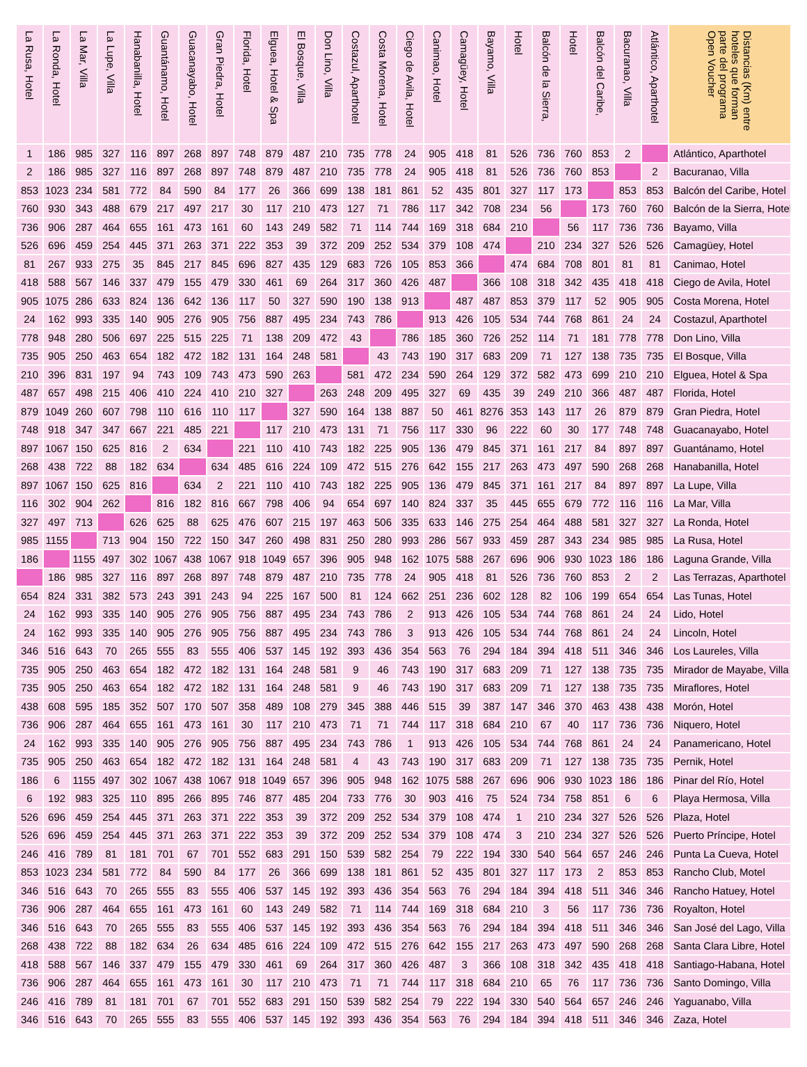| La Rusa, Hotel | La Ronda, Hotel | La Mar, Villa | La Lupe, Villa | Hanabanilla, Hotel | Guantánamo, Hotel | Guacanayabo, Hotel | Gran Piedra, Hotel | Florida, Hotel | Elguea, Hotel & Spa | El Bosque, Villa | Don Lino, Villa | Costazul, Aparthotel | Costa Morena, Hotel | Ciego de Avila, Hotel | Canimao, Hotel | Camagüey, Hotel | Bayamo, Villa | Hotel | Balcón de la Sierra, | Hotel | Balcón del Caribe, | Bacuranao, Villa | Atlántico, Aparthotel | Distancias (Km) entre hoteles que forman parte del programa Open Voucher |
| --- | --- | --- | --- | --- | --- | --- | --- | --- | --- | --- | --- | --- | --- | --- | --- | --- | --- | --- | --- | --- | --- | --- | --- | --- |
| 1 | 186 | 985 | 327 | 116 | 897 | 268 | 897 | 748 | 879 | 487 | 210 | 735 | 778 | 24 | 905 | 418 | 81 | 526 | 736 | 760 | 853 | 2 | | Atlántico, Aparthotel |
| 2 | 186 | 985 | 327 | 116 | 897 | 268 | 897 | 748 | 879 | 487 | 210 | 735 | 778 | 24 | 905 | 418 | 81 | 526 | 736 | 760 | 853 | | 2 | Bacuranao, Villa |
| 853 | 1023 | 234 | 581 | 772 | 84 | 590 | 84 | 177 | 26 | 366 | 699 | 138 | 181 | 861 | 52 | 435 | 801 | 327 | 117 | 173 | | 853 | 853 | Balcón del Caribe, Hotel |
| 760 | 930 | 343 | 488 | 679 | 217 | 497 | 217 | 30 | 117 | 210 | 473 | 127 | 71 | 786 | 117 | 342 | 708 | 234 | 56 | | 173 | 760 | 760 | Balcón de la Sierra, Hotel |
| 736 | 906 | 287 | 464 | 655 | 161 | 473 | 161 | 60 | 143 | 249 | 582 | 71 | 114 | 744 | 169 | 318 | 684 | 210 | | 56 | 117 | 736 | 736 | Bayamo, Villa |
| 526 | 696 | 459 | 254 | 445 | 371 | 263 | 371 | 222 | 353 | 39 | 372 | 209 | 252 | 534 | 379 | 108 | 474 | | 210 | 234 | 327 | 526 | 526 | Camagüey, Hotel |
| 81 | 267 | 933 | 275 | 35 | 845 | 217 | 845 | 696 | 827 | 435 | 129 | 683 | 726 | 105 | 853 | 366 | | 474 | 684 | 708 | 801 | 81 | 81 | Canimao, Hotel |
| 418 | 588 | 567 | 146 | 337 | 479 | 155 | 479 | 330 | 461 | 69 | 264 | 317 | 360 | 426 | 487 | | 366 | 108 | 318 | 342 | 435 | 418 | 418 | Ciego de Avila, Hotel |
| 905 | 1075 | 286 | 633 | 824 | 136 | 642 | 136 | 117 | 50 | 327 | 590 | 190 | 138 | 913 | | 487 | 487 | 853 | 379 | 117 | 52 | 905 | 905 | Costa Morena, Hotel |
| 24 | 162 | 993 | 335 | 140 | 905 | 276 | 905 | 756 | 887 | 495 | 234 | 743 | 786 | | 913 | 426 | 105 | 534 | 744 | 768 | 861 | 24 | 24 | Costazul, Aparthotel |
| 778 | 948 | 280 | 506 | 697 | 225 | 515 | 225 | 71 | 138 | 209 | 472 | 43 | | 786 | 185 | 360 | 726 | 252 | 114 | 71 | 181 | 778 | 778 | Don Lino, Villa |
| 735 | 905 | 250 | 463 | 654 | 182 | 472 | 182 | 131 | 164 | 248 | 581 | | 43 | 743 | 190 | 317 | 683 | 209 | 71 | 127 | 138 | 735 | 735 | El Bosque, Villa |
| 210 | 396 | 831 | 197 | 94 | 743 | 109 | 743 | 473 | 590 | 263 | | 581 | 472 | 234 | 590 | 264 | 129 | 372 | 582 | 473 | 699 | 210 | 210 | Elguea, Hotel & Spa |
| 487 | 657 | 498 | 215 | 406 | 410 | 224 | 410 | 210 | 327 | | 263 | 248 | 209 | 495 | 327 | 69 | 435 | 39 | 249 | 210 | 366 | 487 | 487 | Florida, Hotel |
| 879 | 1049 | 260 | 607 | 798 | 110 | 616 | 110 | 117 | | 327 | 590 | 164 | 138 | 887 | 50 | 461 | 8276 | 353 | 143 | 117 | 26 | 879 | 879 | Gran Piedra, Hotel |
| 748 | 918 | 347 | 347 | 667 | 221 | 485 | 221 | | 117 | 210 | 473 | 131 | 71 | 756 | 117 | 330 | 96 | 222 | 60 | 30 | 177 | 748 | 748 | Guacanayabo, Hotel |
| 897 | 1067 | 150 | 625 | 816 | 2 | 634 | | 221 | 110 | 410 | 743 | 182 | 225 | 905 | 136 | 479 | 845 | 371 | 161 | 217 | 84 | 897 | 897 | Guantánamo, Hotel |
| 268 | 438 | 722 | 88 | 182 | 634 | | 634 | 485 | 616 | 224 | 109 | 472 | 515 | 276 | 642 | 155 | 217 | 263 | 473 | 497 | 590 | 268 | 268 | Hanabanilla, Hotel |
| 897 | 1067 | 150 | 625 | 816 | | 634 | 2 | 221 | 110 | 410 | 743 | 182 | 225 | 905 | 136 | 479 | 845 | 371 | 161 | 217 | 84 | 897 | 897 | La Lupe, Villa |
| 116 | 302 | 904 | 262 | | 816 | 182 | 816 | 667 | 798 | 406 | 94 | 654 | 697 | 140 | 824 | 337 | 35 | 445 | 655 | 679 | 772 | 116 | 116 | La Mar, Villa |
| 327 | 497 | 713 | | 626 | 625 | 88 | 625 | 476 | 607 | 215 | 197 | 463 | 506 | 335 | 633 | 146 | 275 | 254 | 464 | 488 | 581 | 327 | 327 | La Ronda, Hotel |
| 985 | 1155 | | 713 | 904 | 150 | 722 | 150 | 347 | 260 | 498 | 831 | 250 | 280 | 993 | 286 | 567 | 933 | 459 | 287 | 343 | 234 | 985 | 985 | La Rusa, Hotel |
| 186 | | 1155 | 497 | 302 | 1067 | 438 | 1067 | 918 | 1049 | 657 | 396 | 905 | 948 | 162 | 1075 | 588 | 267 | 696 | 906 | 930 | 1023 | 186 | 186 | Laguna Grande, Villa |
| | 186 | 985 | 327 | 116 | 897 | 268 | 897 | 748 | 879 | 487 | 210 | 735 | 778 | 24 | 905 | 418 | 81 | 526 | 736 | 760 | 853 | 2 | 2 | Las Terrazas, Aparthotel |
| 654 | 824 | 331 | 382 | 573 | 243 | 391 | 243 | 94 | 225 | 167 | 500 | 81 | 124 | 662 | 251 | 236 | 602 | 128 | 82 | 106 | 199 | 654 | 654 | Las Tunas, Hotel |
| 24 | 162 | 993 | 335 | 140 | 905 | 276 | 905 | 756 | 887 | 495 | 234 | 743 | 786 | 2 | 913 | 426 | 105 | 534 | 744 | 768 | 861 | 24 | 24 | Lido, Hotel |
| 24 | 162 | 993 | 335 | 140 | 905 | 276 | 905 | 756 | 887 | 495 | 234 | 743 | 786 | 3 | 913 | 426 | 105 | 534 | 744 | 768 | 861 | 24 | 24 | Lincoln, Hotel |
| 346 | 516 | 643 | 70 | 265 | 555 | 83 | 555 | 406 | 537 | 145 | 192 | 393 | 436 | 354 | 563 | 76 | 294 | 184 | 394 | 418 | 511 | 346 | 346 | Los Laureles, Villa |
| 735 | 905 | 250 | 463 | 654 | 182 | 472 | 182 | 131 | 164 | 248 | 581 | 9 | 46 | 743 | 190 | 317 | 683 | 209 | 71 | 127 | 138 | 735 | 735 | Mirador de Mayabe, Villa |
| 735 | 905 | 250 | 463 | 654 | 182 | 472 | 182 | 131 | 164 | 248 | 581 | 9 | 46 | 743 | 190 | 317 | 683 | 209 | 71 | 127 | 138 | 735 | 735 | Miraflores, Hotel |
| 438 | 608 | 595 | 185 | 352 | 507 | 170 | 507 | 358 | 489 | 108 | 279 | 345 | 388 | 446 | 515 | 39 | 387 | 147 | 346 | 370 | 463 | 438 | 438 | Morón, Hotel |
| 736 | 906 | 287 | 464 | 655 | 161 | 473 | 161 | 30 | 117 | 210 | 473 | 71 | 71 | 744 | 117 | 318 | 684 | 210 | 67 | 40 | 117 | 736 | 736 | Niquero, Hotel |
| 24 | 162 | 993 | 335 | 140 | 905 | 276 | 905 | 756 | 887 | 495 | 234 | 743 | 786 | 1 | 913 | 426 | 105 | 534 | 744 | 768 | 861 | 24 | 24 | Panamericano, Hotel |
| 735 | 905 | 250 | 463 | 654 | 182 | 472 | 182 | 131 | 164 | 248 | 581 | 4 | 43 | 743 | 190 | 317 | 683 | 209 | 71 | 127 | 138 | 735 | 735 | Pernik, Hotel |
| 186 | 6 | 1155 | 497 | 302 | 1067 | 438 | 1067 | 918 | 1049 | 657 | 396 | 905 | 948 | 162 | 1075 | 588 | 267 | 696 | 906 | 930 | 1023 | 186 | 186 | Pinar del Río, Hotel |
| 6 | 192 | 983 | 325 | 110 | 895 | 266 | 895 | 746 | 877 | 485 | 204 | 733 | 776 | 30 | 903 | 416 | 75 | 524 | 734 | 758 | 851 | 6 | 6 | Playa Hermosa, Villa |
| 526 | 696 | 459 | 254 | 445 | 371 | 263 | 371 | 222 | 353 | 39 | 372 | 209 | 252 | 534 | 379 | 108 | 474 | 1 | 210 | 234 | 327 | 526 | 526 | Plaza, Hotel |
| 526 | 696 | 459 | 254 | 445 | 371 | 263 | 371 | 222 | 353 | 39 | 372 | 209 | 252 | 534 | 379 | 108 | 474 | 3 | 210 | 234 | 327 | 526 | 526 | Puerto Príncipe, Hotel |
| 246 | 416 | 789 | 81 | 181 | 701 | 67 | 701 | 552 | 683 | 291 | 150 | 539 | 582 | 254 | 79 | 222 | 194 | 330 | 540 | 564 | 657 | 246 | 246 | Punta La Cueva, Hotel |
| 853 | 1023 | 234 | 581 | 772 | 84 | 590 | 84 | 177 | 26 | 366 | 699 | 138 | 181 | 861 | 52 | 435 | 801 | 327 | 117 | 173 | 2 | 853 | 853 | Rancho Club, Motel |
| 346 | 516 | 643 | 70 | 265 | 555 | 83 | 555 | 406 | 537 | 145 | 192 | 393 | 436 | 354 | 563 | 76 | 294 | 184 | 394 | 418 | 511 | 346 | 346 | Rancho Hatuey, Hotel |
| 736 | 906 | 287 | 464 | 655 | 161 | 473 | 161 | 60 | 143 | 249 | 582 | 71 | 114 | 744 | 169 | 318 | 684 | 210 | 3 | 56 | 117 | 736 | 736 | Royalton, Hotel |
| 346 | 516 | 643 | 70 | 265 | 555 | 83 | 555 | 406 | 537 | 145 | 192 | 393 | 436 | 354 | 563 | 76 | 294 | 184 | 394 | 418 | 511 | 346 | 346 | San José del Lago, Villa |
| 268 | 438 | 722 | 88 | 182 | 634 | 26 | 634 | 485 | 616 | 224 | 109 | 472 | 515 | 276 | 642 | 155 | 217 | 263 | 473 | 497 | 590 | 268 | 268 | Santa Clara Libre, Hotel |
| 418 | 588 | 567 | 146 | 337 | 479 | 155 | 479 | 330 | 461 | 69 | 264 | 317 | 360 | 426 | 487 | 3 | 366 | 108 | 318 | 342 | 435 | 418 | 418 | Santiago-Habana, Hotel |
| 736 | 906 | 287 | 464 | 655 | 161 | 473 | 161 | 30 | 117 | 210 | 473 | 71 | 71 | 744 | 117 | 318 | 684 | 210 | 65 | 76 | 117 | 736 | 736 | Santo Domingo, Villa |
| 246 | 416 | 789 | 81 | 181 | 701 | 67 | 701 | 552 | 683 | 291 | 150 | 539 | 582 | 254 | 79 | 222 | 194 | 330 | 540 | 564 | 657 | 246 | 246 | Yaguanabo, Villa |
| 346 | 516 | 643 | 70 | 265 | 555 | 83 | 555 | 406 | 537 | 145 | 192 | 393 | 436 | 354 | 563 | 76 | 294 | 184 | 394 | 418 | 511 | 346 | 346 | Zaza, Hotel |